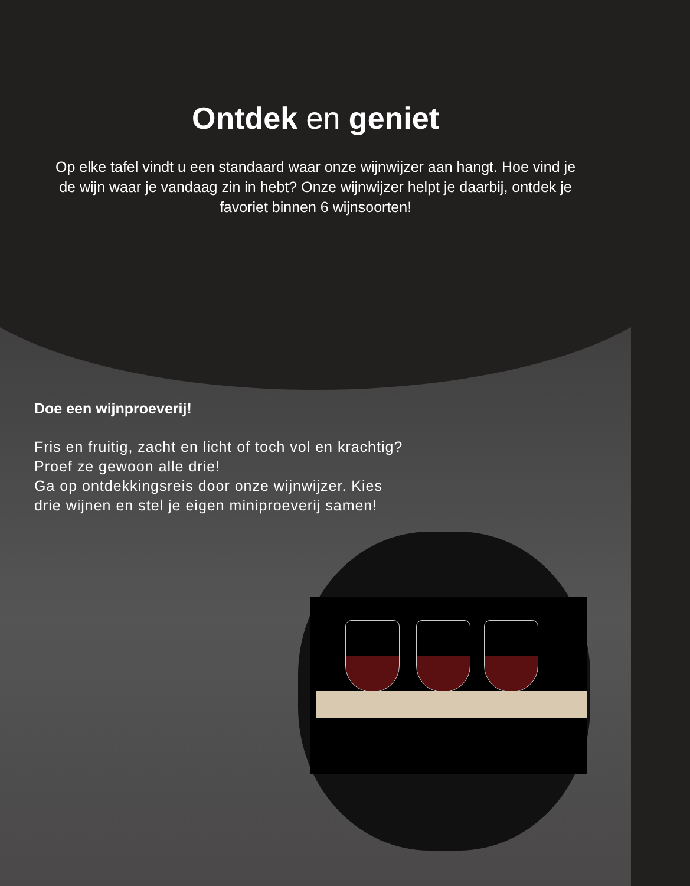Ontdek en geniet
Op elke tafel vindt u een standaard waar onze wijnwijzer aan hangt. Hoe vind je de wijn waar je vandaag zin in hebt? Onze wijnwijzer helpt je daarbij, ontdek je favoriet binnen 6 wijnsoorten!
Doe een wijnproeverij!
Fris en fruitig, zacht en licht of toch vol en krachtig? Proef ze gewoon alle drie!
Ga op ontdekkingsreis door onze wijnwijzer. Kies drie wijnen en stel je eigen miniproeverij samen!